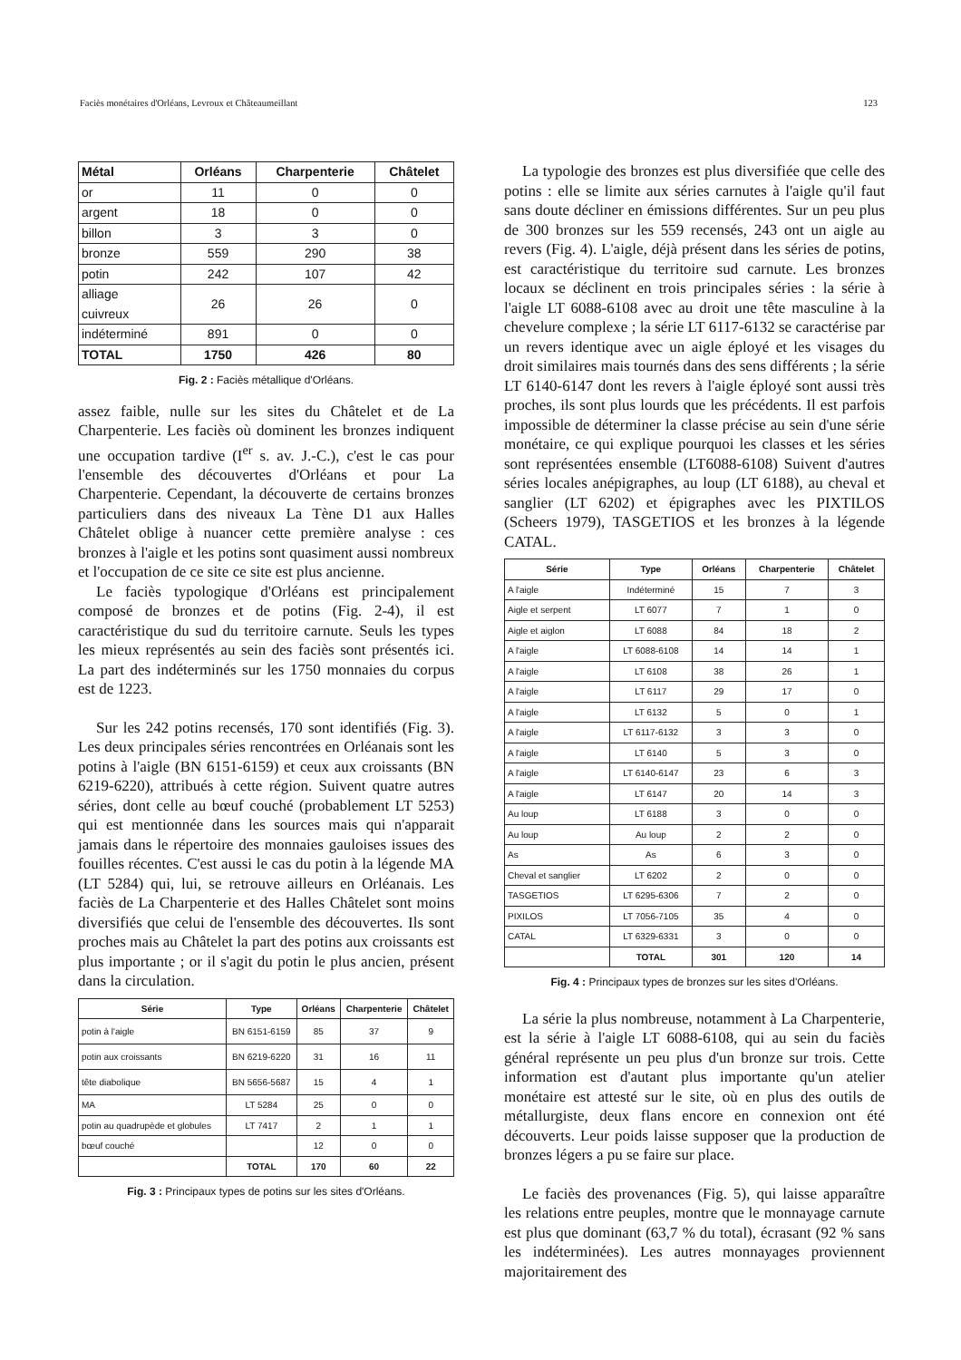Faciès monétaires d'Orléans, Levroux et Châteaumeillant 123
| Métal | Orléans | Charpenterie | Châtelet |
| --- | --- | --- | --- |
| or | 11 | 0 | 0 |
| argent | 18 | 0 | 0 |
| billon | 3 | 3 | 0 |
| bronze | 559 | 290 | 38 |
| potin | 242 | 107 | 42 |
| alliage cuivreux | 26 | 26 | 0 |
| indéterminé | 891 | 0 | 0 |
| TOTAL | 1750 | 426 | 80 |
Fig. 2 : Faciès métallique d'Orléans.
assez faible, nulle sur les sites du Châtelet et de La Charpenterie. Les faciès où dominent les bronzes indiquent une occupation tardive (I<sup>er</sup> s. av. J.-C.), c'est le cas pour l'ensemble des découvertes d'Orléans et pour La Charpenterie. Cependant, la découverte de certains bronzes particuliers dans des niveaux La Tène D1 aux Halles Châtelet oblige à nuancer cette première analyse : ces bronzes à l'aigle et les potins sont quasiment aussi nombreux et l'occupation de ce site ce site est plus ancienne.
Le faciès typologique d'Orléans est principalement composé de bronzes et de potins (Fig. 2-4), il est caractéristique du sud du territoire carnute. Seuls les types les mieux représentés au sein des faciès sont présentés ici. La part des indéterminés sur les 1750 monnaies du corpus est de 1223.
Sur les 242 potins recensés, 170 sont identifiés (Fig. 3). Les deux principales séries rencontrées en Orléanais sont les potins à l'aigle (BN 6151-6159) et ceux aux croissants (BN 6219-6220), attribués à cette région. Suivent quatre autres séries, dont celle au bœuf couché (probablement LT 5253) qui est mentionnée dans les sources mais qui n'apparait jamais dans le répertoire des monnaies gauloises issues des fouilles récentes. C'est aussi le cas du potin à la légende MA (LT 5284) qui, lui, se retrouve ailleurs en Orléanais. Les faciès de La Charpenterie et des Halles Châtelet sont moins diversifiés que celui de l'ensemble des découvertes. Ils sont proches mais au Châtelet la part des potins aux croissants est plus importante ; or il s'agit du potin le plus ancien, présent dans la circulation.
| Série | Type | Orléans | Charpenterie | Châtelet |
| --- | --- | --- | --- | --- |
| potin à l'aigle | BN 6151-6159 | 85 | 37 | 9 |
| potin aux croissants | BN 6219-6220 | 31 | 16 | 11 |
| tête diabolique | BN 5656-5687 | 15 | 4 | 1 |
| MA | LT 5284 | 25 | 0 | 0 |
| potin au quadrupède et globules | LT 7417 | 2 | 1 | 1 |
| bœuf couché | | 12 | 0 | 0 |
| | TOTAL | 170 | 60 | 22 |
Fig. 3 : Principaux types de potins sur les sites d'Orléans.
La typologie des bronzes est plus diversifiée que celle des potins : elle se limite aux séries carnutes à l'aigle qu'il faut sans doute décliner en émissions différentes. Sur un peu plus de 300 bronzes sur les 559 recensés, 243 ont un aigle au revers (Fig. 4). L'aigle, déjà présent dans les séries de potins, est caractéristique du territoire sud carnute. Les bronzes locaux se déclinent en trois principales séries : la série à l'aigle LT 6088-6108 avec au droit une tête masculine à la chevelure complexe ; la série LT 6117-6132 se caractérise par un revers identique avec un aigle éployé et les visages du droit similaires mais tournés dans des sens différents ; la série LT 6140-6147 dont les revers à l'aigle éployé sont aussi très proches, ils sont plus lourds que les précédents. Il est parfois impossible de déterminer la classe précise au sein d'une série monétaire, ce qui explique pourquoi les classes et les séries sont représentées ensemble (LT6088-6108) Suivent d'autres séries locales anépigraphes, au loup (LT 6188), au cheval et sanglier (LT 6202) et épigraphes avec les PIXTILOS (Scheers 1979), TASGETIOS et les bronzes à la légende CATAL.
| Série | Type | Orléans | Charpenterie | Châtelet |
| --- | --- | --- | --- | --- |
| A l'aigle | Indéterminé | 15 | 7 | 3 |
| Aigle et serpent | LT 6077 | 7 | 1 | 0 |
| Aigle et aiglon | LT 6088 | 84 | 18 | 2 |
| A l'aigle | LT 6088-6108 | 14 | 14 | 1 |
| A l'aigle | LT 6108 | 38 | 26 | 1 |
| A l'aigle | LT 6117 | 29 | 17 | 0 |
| A l'aigle | LT 6132 | 5 | 0 | 1 |
| A l'aigle | LT 6117-6132 | 3 | 3 | 0 |
| A l'aigle | LT 6140 | 5 | 3 | 0 |
| A l'aigle | LT 6140-6147 | 23 | 6 | 3 |
| A l'aigle | LT 6147 | 20 | 14 | 3 |
| Au loup | LT 6188 | 3 | 0 | 0 |
| Au loup | Au loup | 2 | 2 | 0 |
| As | As | 6 | 3 | 0 |
| Cheval et sanglier | LT 6202 | 2 | 0 | 0 |
| TASGETIOS | LT 6295-6306 | 7 | 2 | 0 |
| PIXILOS | LT 7056-7105 | 35 | 4 | 0 |
| CATAL | LT 6329-6331 | 3 | 0 | 0 |
| | TOTAL | 301 | 120 | 14 |
Fig. 4 : Principaux types de bronzes sur les sites d'Orléans.
La série la plus nombreuse, notamment à La Charpenterie, est la série à l'aigle LT 6088-6108, qui au sein du faciès général représente un peu plus d'un bronze sur trois. Cette information est d'autant plus importante qu'un atelier monétaire est attesté sur le site, où en plus des outils de métallurgiste, deux flans encore en connexion ont été découverts. Leur poids laisse supposer que la production de bronzes légers a pu se faire sur place.
Le faciès des provenances (Fig. 5), qui laisse apparaître les relations entre peuples, montre que le monnayage carnute est plus que dominant (63,7 % du total), écrasant (92 % sans les indéterminées). Les autres monnayages proviennent majoritairement des